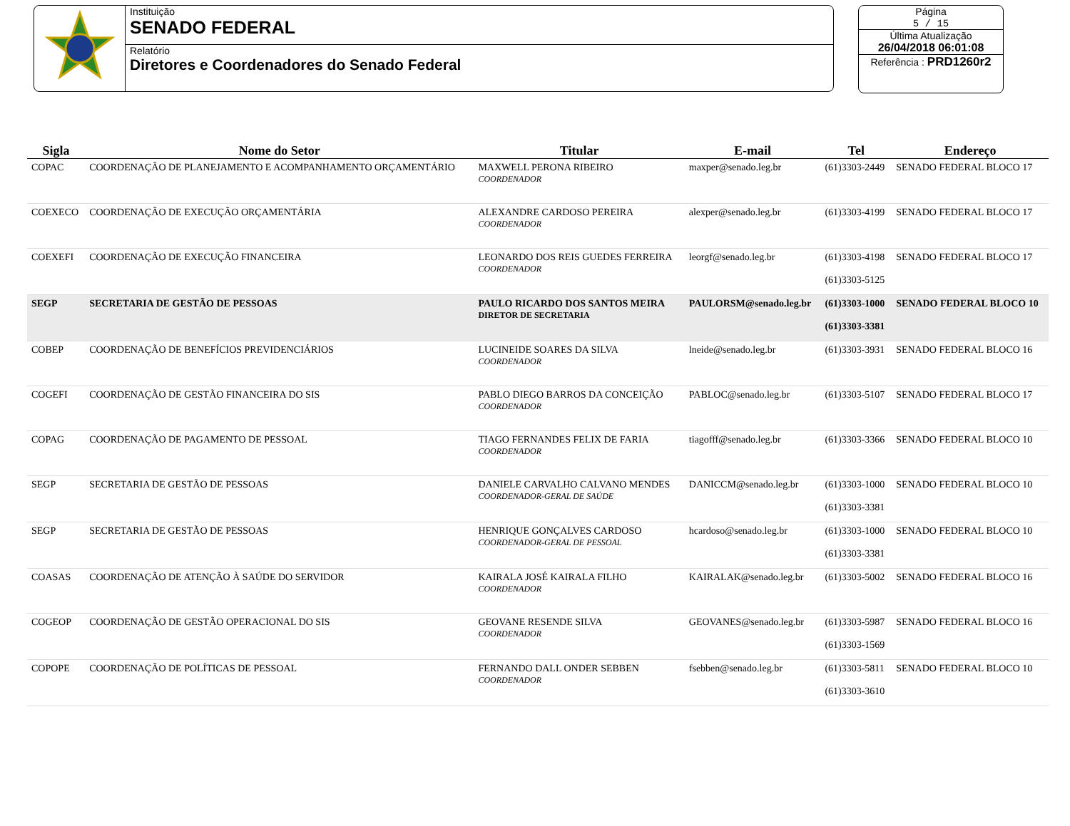Instituição
SENADO FEDERAL
Relatório
Diretores e Coordenadores do Senado Federal
Página
5 / 15
Última Atualização
26/04/2018 06:01:08
Referência : PRD1260r2
| Sigla | Nome do Setor | Titular | E-mail | Tel | Endereço |
| --- | --- | --- | --- | --- | --- |
| COPAC | COORDENAÇÃO DE PLANEJAMENTO E ACOMPANHAMENTO ORÇAMENTÁRIO | MAXWELL PERONA RIBEIRO COORDENADOR | maxper@senado.leg.br | (61)3303-2449 | SENADO FEDERAL BLOCO 17 |
| COEXECO | COORDENAÇÃO DE EXECUÇÃO ORÇAMENTÁRIA | ALEXANDRE CARDOSO PEREIRA COORDENADOR | alexper@senado.leg.br | (61)3303-4199 | SENADO FEDERAL BLOCO 17 |
| COEXEFI | COORDENAÇÃO DE EXECUÇÃO FINANCEIRA | LEONARDO DOS REIS GUEDES FERREIRA COORDENADOR | leorgf@senado.leg.br | (61)3303-4198 (61)3303-5125 | SENADO FEDERAL BLOCO 17 |
| SEGP | SECRETARIA DE GESTÃO DE PESSOAS | PAULO RICARDO DOS SANTOS MEIRA DIRETOR DE SECRETARIA | PAULORSM@senado.leg.br | (61)3303-1000 (61)3303-3381 | SENADO FEDERAL BLOCO 10 |
| COBEP | COORDENAÇÃO DE BENEFÍCIOS PREVIDENCIÁRIOS | LUCINEIDE SOARES DA SILVA COORDENADOR | lneide@senado.leg.br | (61)3303-3931 | SENADO FEDERAL BLOCO 16 |
| COGEFI | COORDENAÇÃO DE GESTÃO FINANCEIRA DO SIS | PABLO DIEGO BARROS DA CONCEIÇÃO COORDENADOR | PABLOC@senado.leg.br | (61)3303-5107 | SENADO FEDERAL BLOCO 17 |
| COPAG | COORDENAÇÃO DE PAGAMENTO DE PESSOAL | TIAGO FERNANDES FELIX DE FARIA COORDENADOR | tiagofff@senado.leg.br | (61)3303-3366 | SENADO FEDERAL BLOCO 10 |
| SEGP | SECRETARIA DE GESTÃO DE PESSOAS | DANIELE CARVALHO CALVANO MENDES COORDENADOR-GERAL DE SAÚDE | DANICCM@senado.leg.br | (61)3303-1000 (61)3303-3381 | SENADO FEDERAL BLOCO 10 |
| SEGP | SECRETARIA DE GESTÃO DE PESSOAS | HENRIQUE GONÇALVES CARDOSO COORDENADOR-GERAL DE PESSOAL | hcardoso@senado.leg.br | (61)3303-1000 (61)3303-3381 | SENADO FEDERAL BLOCO 10 |
| COASAS | COORDENAÇÃO DE ATENÇÃO À SAÚDE DO SERVIDOR | KAIRALA JOSÉ KAIRALA FILHO COORDENADOR | KAIRALAK@senado.leg.br | (61)3303-5002 | SENADO FEDERAL BLOCO 16 |
| COGEOP | COORDENAÇÃO DE GESTÃO OPERACIONAL DO SIS | GEOVANE RESENDE SILVA COORDENADOR | GEOVANES@senado.leg.br | (61)3303-5987 (61)3303-1569 | SENADO FEDERAL BLOCO 16 |
| COPOPE | COORDENAÇÃO DE POLÍTICAS DE PESSOAL | FERNANDO DALL ONDER SEBBEN COORDENADOR | fsebben@senado.leg.br | (61)3303-5811 (61)3303-3610 | SENADO FEDERAL BLOCO 10 |